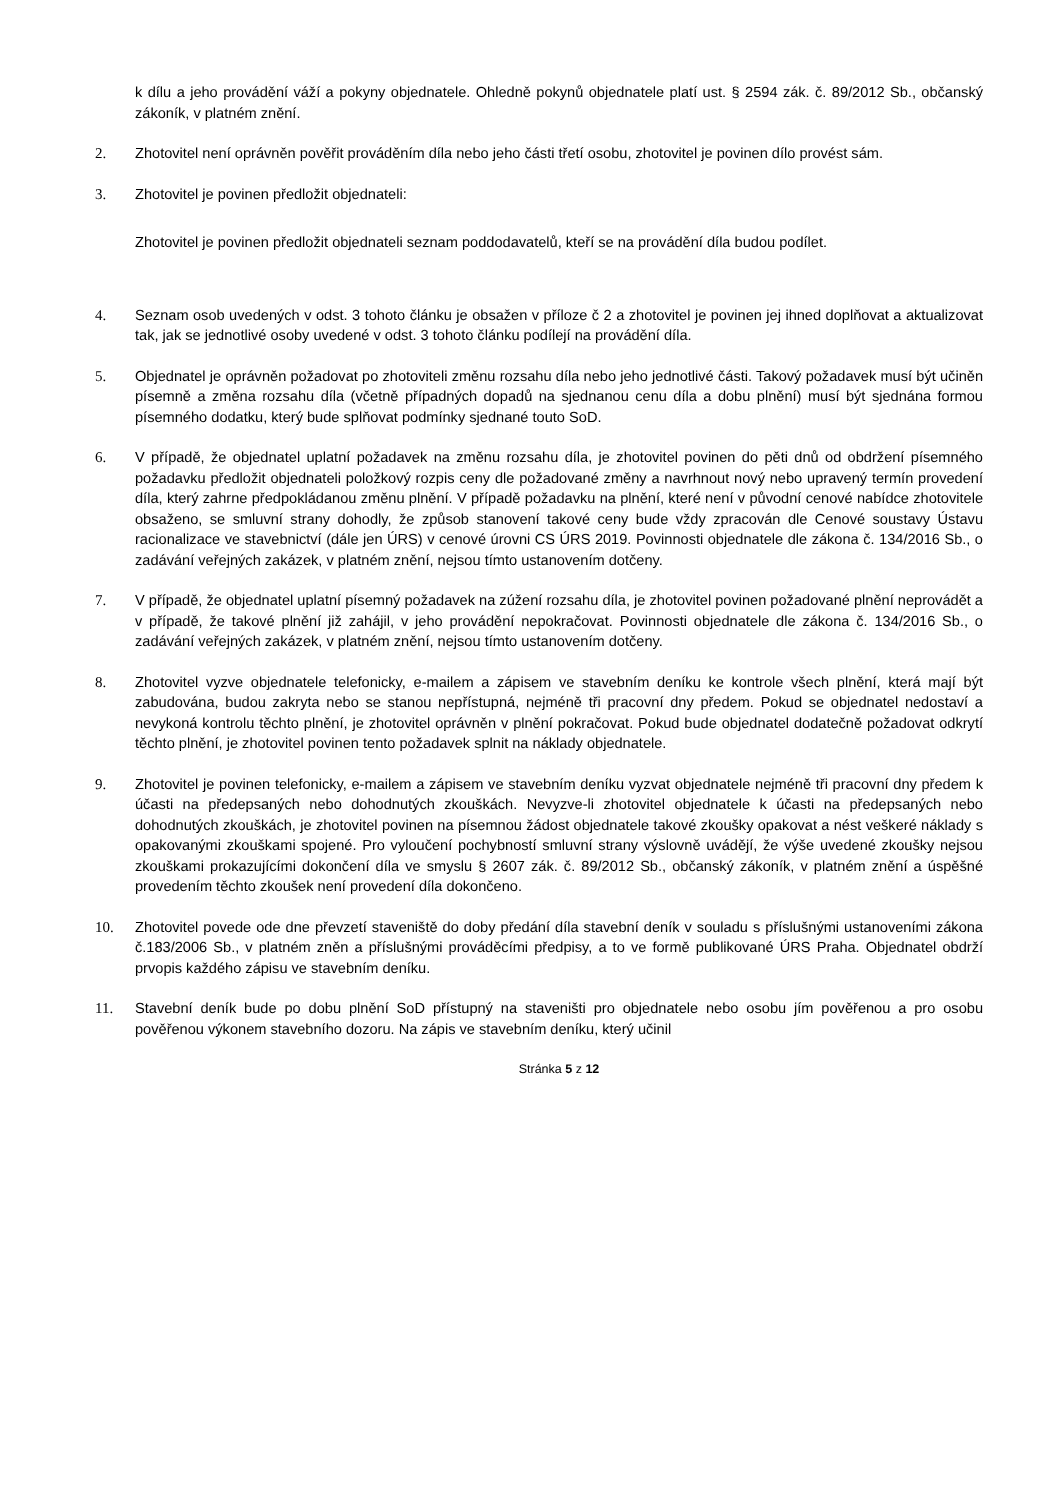k dílu a jeho provádění váží a pokyny objednatele. Ohledně pokynů objednatele platí ust. § 2594 zák. č. 89/2012 Sb., občanský zákoník, v platném znění.
2. Zhotovitel není oprávněn pověřit prováděním díla nebo jeho části třetí osobu, zhotovitel je povinen dílo provést sám.
3. Zhotovitel je povinen předložit objednateli:
Zhotovitel je povinen předložit objednateli seznam poddodavatelů, kteří se na provádění díla budou podílet.
4. Seznam osob uvedených v odst. 3 tohoto článku je obsažen v příloze č 2 a zhotovitel je povinen jej ihned doplňovat a aktualizovat tak, jak se jednotlivé osoby uvedené v odst. 3 tohoto článku podílejí na provádění díla.
5. Objednatel je oprávněn požadovat po zhotoviteli změnu rozsahu díla nebo jeho jednotlivé části. Takový požadavek musí být učiněn písemně a změna rozsahu díla (včetně případných dopadů na sjednanou cenu díla a dobu plnění) musí být sjednána formou písemného dodatku, který bude splňovat podmínky sjednané touto SoD.
6. V případě, že objednatel uplatní požadavek na změnu rozsahu díla, je zhotovitel povinen do pěti dnů od obdržení písemného požadavku předložit objednateli položkový rozpis ceny dle požadované změny a navrhnout nový nebo upravený termín provedení díla, který zahrne předpokládanou změnu plnění. V případě požadavku na plnění, které není v původní cenové nabídce zhotovitele obsaženo, se smluvní strany dohodly, že způsob stanovení takové ceny bude vždy zpracován dle Cenové soustavy Ústavu racionalizace ve stavebnictví (dále jen ÚRS) v cenové úrovni CS ÚRS 2019. Povinnosti objednatele dle zákona č. 134/2016 Sb., o zadávání veřejných zakázek, v platném znění, nejsou tímto ustanovením dotčeny.
7. V případě, že objednatel uplatní písemný požadavek na zúžení rozsahu díla, je zhotovitel povinen požadované plnění neprovádět a v případě, že takové plnění již zahájil, v jeho provádění nepokračovat. Povinnosti objednatele dle zákona č. 134/2016 Sb., o zadávání veřejných zakázek, v platném znění, nejsou tímto ustanovením dotčeny.
8. Zhotovitel vyzve objednatele telefonicky, e-mailem a zápisem ve stavebním deníku ke kontrole všech plnění, která mají být zabudována, budou zakryta nebo se stanou nepřístupná, nejméně tři pracovní dny předem. Pokud se objednatel nedostaví a nevykoná kontrolu těchto plnění, je zhotovitel oprávněn v plnění pokračovat. Pokud bude objednatel dodatečně požadovat odkrytí těchto plnění, je zhotovitel povinen tento požadavek splnit na náklady objednatele.
9. Zhotovitel je povinen telefonicky, e-mailem a zápisem ve stavebním deníku vyzvat objednatele nejméně tři pracovní dny předem k účasti na předepsaných nebo dohodnutých zkouškách. Nevyzve-li zhotovitel objednatele k účasti na předepsaných nebo dohodnutých zkouškách, je zhotovitel povinen na písemnou žádost objednatele takové zkoušky opakovat a nést veškeré náklady s opakovanými zkouškami spojené. Pro vyloučení pochybností smluvní strany výslovně uvádějí, že výše uvedené zkoušky nejsou zkouškami prokazujícími dokončení díla ve smyslu § 2607 zák. č. 89/2012 Sb., občanský zákoník, v platném znění a úspěšné provedením těchto zkoušek není provedení díla dokončeno.
10. Zhotovitel povede ode dne převzetí staveniště do doby předání díla stavební deník v souladu s příslušnými ustanoveními zákona č.183/2006 Sb., v platném zněn a příslušnými prováděcími předpisy, a to ve formě publikované ÚRS Praha. Objednatel obdrží prvopis každého zápisu ve stavebním deníku.
11. Stavební deník bude po dobu plnění SoD přístupný na staveništi pro objednatele nebo osobu jím pověřenou a pro osobu pověřenou výkonem stavebního dozoru. Na zápis ve stavebním deníku, který učinil
Stránka 5 z 12